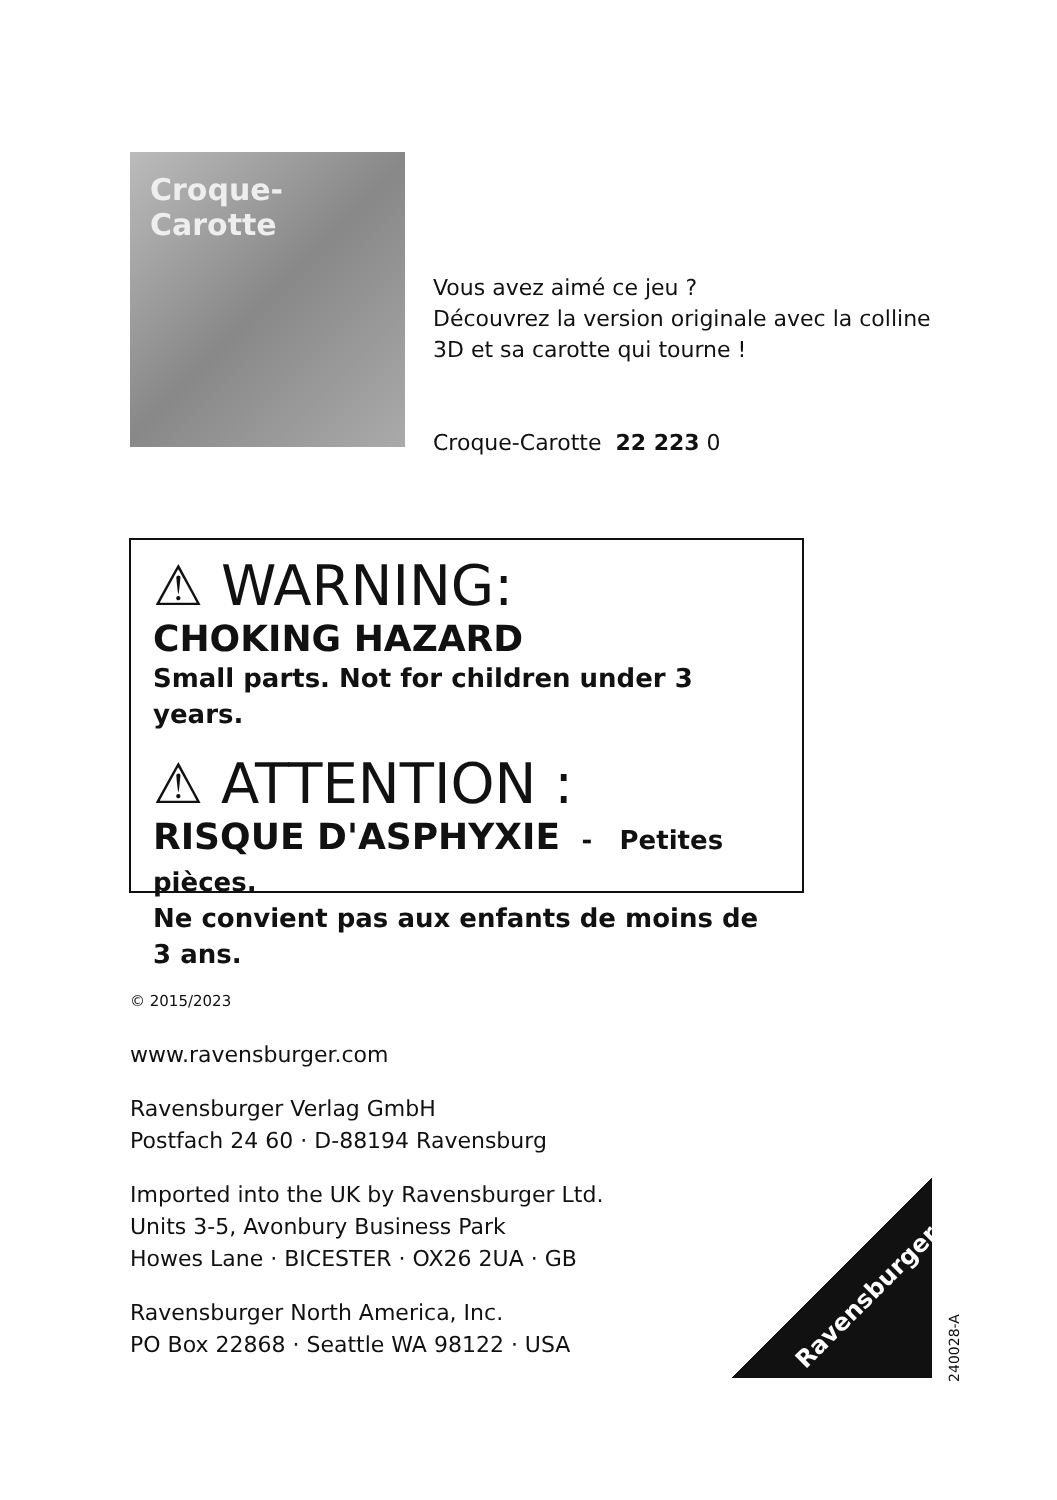Croque-Carotte
Vous avez aimé ce jeu ?
Découvrez la version originale avec la colline
3D et sa carotte qui tourne !
Croque-Carotte 22 223 0
⚠ WARNING:
CHOKING HAZARD
Small parts. Not for children under 3 years.
⚠ ATTENTION :
RISQUE D'ASPHYXIE - Petites pièces.
Ne convient pas aux enfants de moins de 3 ans.
© 2015/2023
www.ravensburger.com
Ravensburger Verlag GmbH
Postfach 24 60 · D-88194 Ravensburg
Imported into the UK by Ravensburger Ltd.
Units 3-5, Avonbury Business Park
Howes Lane · BICESTER · OX26 2UA · GB
Ravensburger North America, Inc.
PO Box 22868 · Seattle WA 98122 · USA
Ravensburger
240028-A